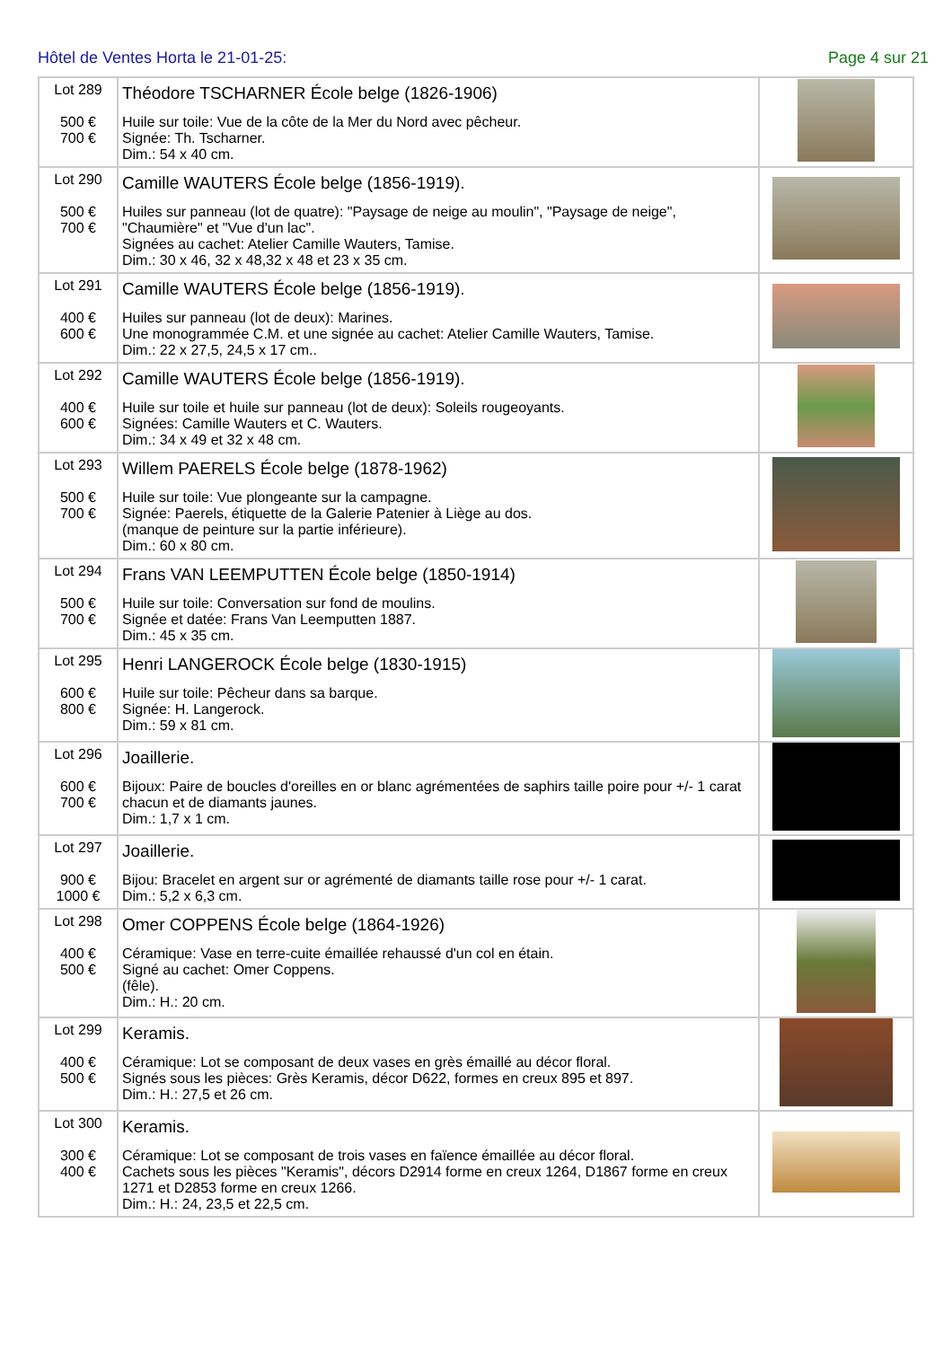Hôtel de Ventes Horta le 21-01-25: Page 4 sur 21
| Lot 289 500 € 700 € | Théodore TSCHARNER École belge (1826-1906) Huile sur toile: Vue de la côte de la Mer du Nord avec pêcheur. Signée: Th. Tscharner. Dim.: 54 x 40 cm. | |
| Lot 290 500 € 700 € | Camille WAUTERS École belge (1856-1919). Huiles sur panneau (lot de quatre): "Paysage de neige au moulin", "Paysage de neige", "Chaumière" et "Vue d'un lac". Signées au cachet: Atelier Camille Wauters, Tamise. Dim.: 30 x 46, 32 x 48,32 x 48 et 23 x 35 cm. | |
| Lot 291 400 € 600 € | Camille WAUTERS École belge (1856-1919). Huiles sur panneau (lot de deux): Marines. Une monogrammée C.M. et une signée au cachet: Atelier Camille Wauters, Tamise. Dim.: 22 x 27,5, 24,5 x 17 cm.. | |
| Lot 292 400 € 600 € | Camille WAUTERS École belge (1856-1919). Huile sur toile et huile sur panneau (lot de deux): Soleils rougeoyants. Signées: Camille Wauters et C. Wauters. Dim.: 34 x 49 et 32 x 48 cm. | |
| Lot 293 500 € 700 € | Willem PAERELS École belge (1878-1962) Huile sur toile: Vue plongeante sur la campagne. Signée: Paerels, étiquette de la Galerie Patenier à Liège au dos. (manque de peinture sur la partie inférieure). Dim.: 60 x 80 cm. | |
| Lot 294 500 € 700 € | Frans VAN LEEMPUTTEN École belge (1850-1914) Huile sur toile: Conversation sur fond de moulins. Signée et datée: Frans Van Leemputten 1887. Dim.: 45 x 35 cm. | |
| Lot 295 600 € 800 € | Henri LANGEROCK École belge (1830-1915) Huile sur toile: Pêcheur dans sa barque. Signée: H. Langerock. Dim.: 59 x 81 cm. | |
| Lot 296 600 € 700 € | Joaillerie. Bijoux: Paire de boucles d'oreilles en or blanc agrémentées de saphirs taille poire pour +/- 1 carat chacun et de diamants jaunes. Dim.: 1,7 x 1 cm. | |
| Lot 297 900 € 1000 € | Joaillerie. Bijou: Bracelet en argent sur or agrémenté de diamants taille rose pour +/- 1 carat. Dim.: 5,2 x 6,3 cm. | |
| Lot 298 400 € 500 € | Omer COPPENS École belge (1864-1926) Céramique: Vase en terre-cuite émaillée rehaussé d'un col en étain. Signé au cachet: Omer Coppens. (fêle). Dim.: H.: 20 cm. | |
| Lot 299 400 € 500 € | Keramis. Céramique: Lot se composant de deux vases en grès émaillé au décor floral. Signés sous les pièces: Grès Keramis, décor D622, formes en creux 895 et 897. Dim.: H.: 27,5 et 26 cm. | |
| Lot 300 300 € 400 € | Keramis. Céramique: Lot se composant de trois vases en faïence émaillée au décor floral. Cachets sous les pièces "Keramis", décors D2914 forme en creux 1264, D1867 forme en creux 1271 et D2853 forme en creux 1266. Dim.: H.: 24, 23,5 et 22,5 cm. | |